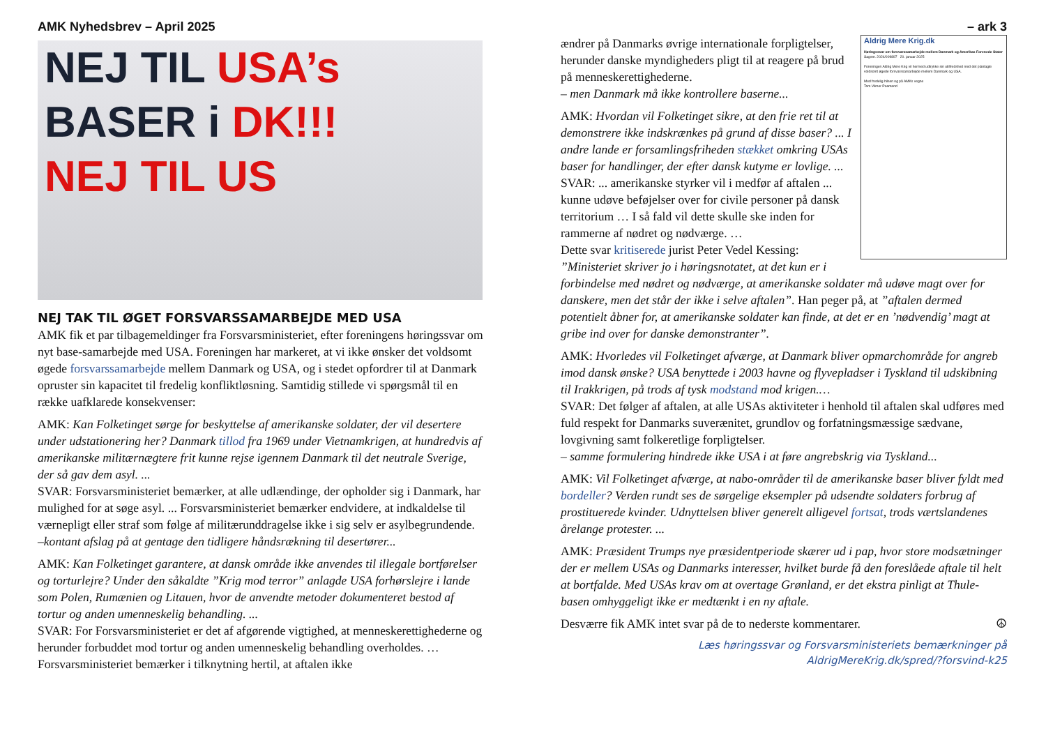AMK Nyhedsbrev – April 2025
NEJ TIL USA’s
BASER i DK!!!
NEJ TIL US
NEJ TAK TIL ØGET FORSVARSSAMARBEJDE MED USA
AMK fik et par tilbagemeldinger fra Forsvarsministeriet, efter foreningens høringssvar om nyt base-samarbejde med USA. Foreningen har markeret, at vi ikke ønsker det voldsomt øgede forsvarssamarbejde mellem Danmark og USA, og i stedet opfordrer til at Danmark opruster sin kapacitet til fredelig konfliktløsning. Samtidig stillede vi spørgsmål til en række uafklarede konsekvenser:
AMK: Kan Folketinget sørge for beskyttelse af amerikanske soldater, der vil desertere under udstationering her? Danmark tillod fra 1969 under Vietnamkrigen, at hundredvis af amerikanske militærnægtere frit kunne rejse igennem Danmark til det neutrale Sverige, der så gav dem asyl. ...
SVAR: Forsvarsministeriet bemærker, at alle udlændinge, der opholder sig i Danmark, har mulighed for at søge asyl. ... Forsvarsministeriet bemærker endvidere, at indkaldelse til værnepligt eller straf som følge af militærunddragelse ikke i sig selv er asylbegrundende.
–kontant afslag på at gentage den tidligere håndsrækning til desertører...
AMK: Kan Folketinget garantere, at dansk område ikke anvendes til illegale bortførelser og torturlejre? Under den såkaldte ”Krig mod terror” anlagde USA forhørslejre i lande som Polen, Rumænien og Litauen, hvor de anvendte metoder dokumenteret bestod af tortur og anden umenneskelig behandling. ...
SVAR: For Forsvarsministeriet er det af afgørende vigtighed, at menneskerettighederne og herunder forbuddet mod tortur og anden umenneskelig behandling overholdes. … Forsvarsministeriet bemærker i tilknytning hertil, at aftalen ikke
– ark 3
Aldrig Mere Krig.dk
Høringssvar om forsvarssamarbejde mellem Danmark og Amerikas Forenede Stater
Sagsnr. 2024/009897 20. januar 2025
Foreningen Aldrig Mere Krig vil hermed udtrykke sin utilfredshed med det planlagte voldsomt øgede forsvarssamarbejde mellem Danmark og USA.
Med fredelig hilsen og på AMKs vegne
Tom Vilmer Paamand
ændrer på Danmarks øvrige internationale forpligtelser, herunder danske myndigheders pligt til at reagere på brud på menneskerettighederne.
– men Danmark må ikke kontrollere baserne...
AMK: Hvordan vil Folketinget sikre, at den frie ret til at demonstrere ikke indskrænkes på grund af disse baser? ... I andre lande er forsamlingsfriheden stækket omkring USAs baser for handlinger, der efter dansk kutyme er lovlige. ...
SVAR: ... amerikanske styrker vil i medfør af aftalen ... kunne udøve beføjelser over for civile personer på dansk territorium … I så fald vil dette skulle ske inden for rammerne af nødret og nødværge. …
Dette svar kritiserede jurist Peter Vedel Kessing: ”Ministeriet skriver jo i høringsnotatet, at det kun er i forbindelse med nødret og nødværge, at amerikanske soldater må udøve magt over for danskere, men det står der ikke i selve aftalen”. Han peger på, at ”aftalen dermed potentielt åbner for, at amerikanske soldater kan finde, at det er en ’nødvendig’ magt at gribe ind over for danske demonstranter”.
AMK: Hvorledes vil Folketinget afværge, at Danmark bliver opmarchområde for angreb imod dansk ønske? USA benyttede i 2003 havne og flyvepladser i Tyskland til udskibning til Irakkrigen, på trods af tysk modstand mod krigen.…
SVAR: Det følger af aftalen, at alle USAs aktiviteter i henhold til aftalen skal udføres med fuld respekt for Danmarks suverænitet, grundlov og forfatningsmæssige sædvane, lovgivning samt folkeretlige forpligtelser.
– samme formulering hindrede ikke USA i at føre angrebskrig via Tyskland...
AMK: Vil Folketinget afværge, at nabo-områder til de amerikanske baser bliver fyldt med bordeller? Verden rundt ses de sørgelige eksempler på udsendte soldaters forbrug af prostituerede kvinder. Udnyttelsen bliver generelt alligevel fortsat, trods værtslandenes årelange protester. ...
AMK: Præsident Trumps nye præsidentperiode skærer ud i pap, hvor store modsætninger der er mellem USAs og Danmarks interesser, hvilket burde få den foreslåede aftale til helt at bortfalde. Med USAs krav om at overtage Grønland, er det ekstra pinligt at Thule-basen omhyggeligt ikke er medtænkt i en ny aftale.
Desværre fik AMK intet svar på de to nederste kommentarer. ☮
Læs høringssvar og Forsvarsministeriets bemærkninger på
AldrigMereKrig.dk/spred/?forsvind-k25